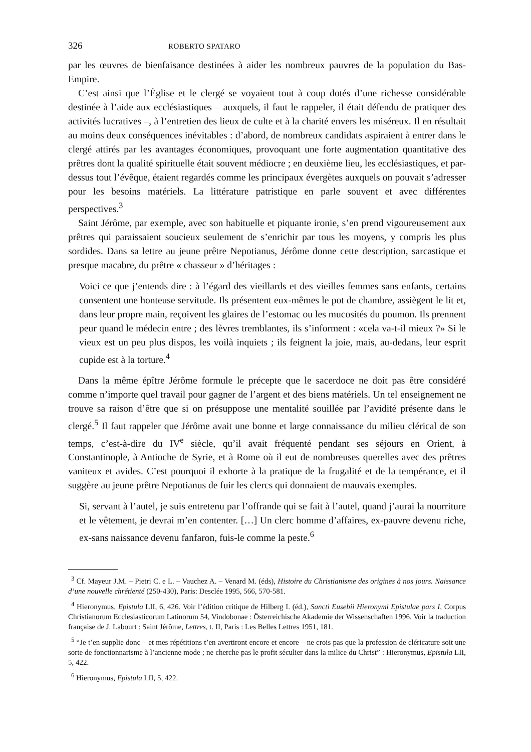326 ROBERTO SPATARO
par les œuvres de bienfaisance destinées à aider les nombreux pauvres de la population du Bas-Empire.
C’est ainsi que l’Église et le clergé se voyaient tout à coup dotés d’une richesse considérable destinée à l’aide aux ecclésiastiques – auxquels, il faut le rappeler, il était défendu de pratiquer des activités lucratives –, à l’entretien des lieux de culte et à la charité envers les miséreux. Il en résultait au moins deux conséquences inévitables : d’abord, de nombreux candidats aspiraient à entrer dans le clergé attirés par les avantages économiques, provoquant une forte augmentation quantitative des prêtres dont la qualité spirituelle était souvent médiocre ; en deuxième lieu, les ecclésiastiques, et par-dessus tout l’évêque, étaient regardés comme les principaux évergètes auxquels on pouvait s’adresser pour les besoins matériels. La littérature patristique en parle souvent et avec différentes perspectives.<sup>3</sup>
Saint Jérôme, par exemple, avec son habituelle et piquante ironie, s’en prend vigoureusement aux prêtres qui paraissaient soucieux seulement de s’enrichir par tous les moyens, y compris les plus sordides. Dans sa lettre au jeune prêtre Nepotianus, Jérôme donne cette description, sarcastique et presque macabre, du prêtre « chasseur » d’héritages :
Voici ce que j’entends dire : à l’égard des vieillards et des vieilles femmes sans enfants, certains consentent une honteuse servitude. Ils présentent eux-mêmes le pot de chambre, assiègent le lit et, dans leur propre main, reçoivent les glaires de l’estomac ou les mucosités du poumon. Ils prennent peur quand le médecin entre ; des lèvres tremblantes, ils s’informent : «cela va-t-il mieux ?» Si le vieux est un peu plus dispos, les voilà inquiets ; ils feignent la joie, mais, au-dedans, leur esprit cupide est à la torture.<sup>4</sup>
Dans la même épître Jérôme formule le précepte que le sacerdoce ne doit pas être considéré comme n’importe quel travail pour gagner de l’argent et des biens matériels. Un tel enseignement ne trouve sa raison d’être que si on présuppose une mentalité souillée par l’avidité présente dans le clergé.<sup>5</sup> Il faut rappeler que Jérôme avait une bonne et large connaissance du milieu clérical de son temps, c’est-à-dire du IV<sup>e</sup> siècle, qu’il avait fréquenté pendant ses séjours en Orient, à Constantinople, à Antioche de Syrie, et à Rome où il eut de nombreuses querelles avec des prêtres vaniteux et avides. C’est pourquoi il exhorte à la pratique de la frugalité et de la tempérance, et il suggère au jeune prêtre Nepotianus de fuir les clercs qui donnaient de mauvais exemples.
Si, servant à l’autel, je suis entretenu par l’offrande qui se fait à l’autel, quand j’aurai la nourriture et le vêtement, je devrai m’en contenter. […] Un clerc homme d’affaires, ex-pauvre devenu riche, ex-sans naissance devenu fanfaron, fuis-le comme la peste.<sup>6</sup>
<sup>3</sup> Cf. Mayeur J.M. – Pietri C. e L. – Vauchez A. – Venard M. (éds), Histoire du Christianisme des origines à nos jours. Naissance d’une nouvelle chrétienté (250-430), Paris: Desclée 1995, 566, 570-581.
<sup>4</sup> Hieronymus, Epistula LII, 6, 426. Voir l’édition critique de Hilberg I. (éd.), Sancti Eusebii Hieronymi Epistulae pars I, Corpus Christianorum Ecclesiasticorum Latinorum 54, Vindobonae : Österreichische Akademie der Wissenschaften 1996. Voir la traduction française de J. Labourt : Saint Jérôme, Lettres, t. II, Paris : Les Belles Lettres 1951, 181.
<sup>5</sup> “Je t’en supplie donc – et mes répétitions t’en avertiront encore et encore – ne crois pas que la profession de cléricature soit une sorte de fonctionnarisme à l’ancienne mode ; ne cherche pas le profit séculier dans la milice du Christ” : Hieronymus, Epistula LII, 5, 422.
<sup>6</sup> Hieronymus, Epistula LII, 5, 422.